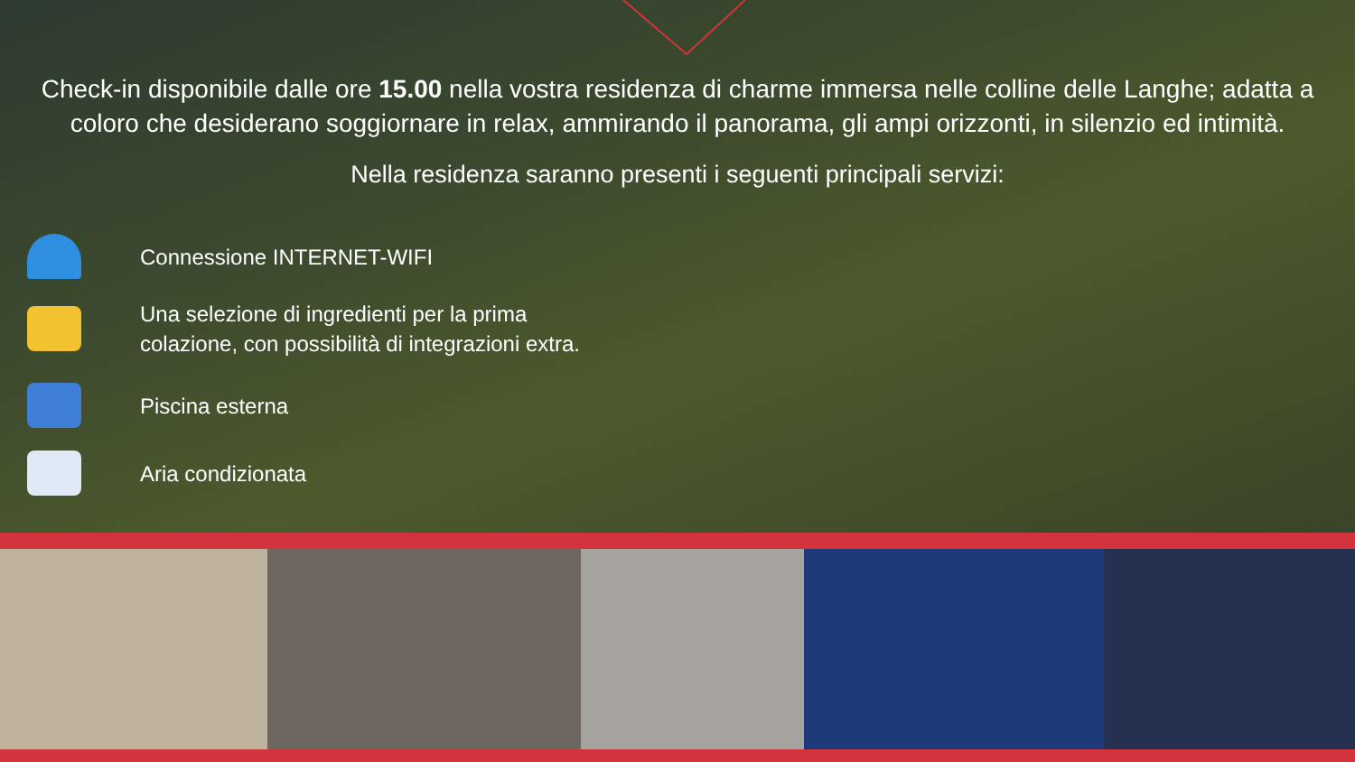Check-in disponibile dalle ore 15.00 nella vostra residenza di charme immersa nelle colline delle Langhe; adatta a coloro che desiderano soggiornare in relax, ammirando il panorama, gli ampi orizzonti, in silenzio ed intimità.
Nella residenza saranno presenti i seguenti principali servizi:
Connessione INTERNET-WIFI
Una selezione di ingredienti per la prima
colazione, con possibilità di integrazioni extra.
Piscina esterna
Aria condizionata